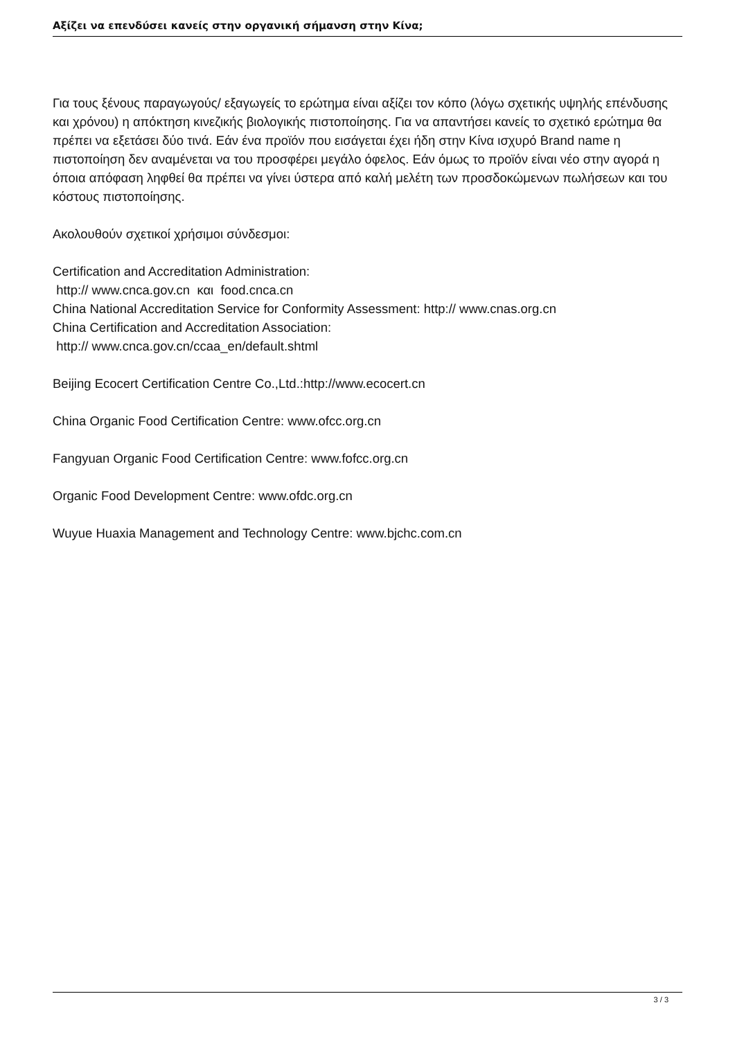Αξίζει να επενδύσει κανείς στην οργανική σήμανση στην Κίνα;
Για τους ξένους παραγωγούς/ εξαγωγείς το ερώτημα είναι αξίζει τον κόπο (λόγω σχετικής υψηλής επένδυσης και χρόνου) η απόκτηση κινεζικής βιολογικής πιστοποίησης. Για να απαντήσει κανείς το σχετικό ερώτημα θα πρέπει να εξετάσει δύο τινά. Εάν ένα προϊόν που εισάγεται έχει ήδη στην Κίνα ισχυρό Brand name η πιστοποίηση δεν αναμένεται να του προσφέρει μεγάλο όφελος. Εάν όμως το προϊόν είναι νέο στην αγορά η όποια απόφαση ληφθεί θα πρέπει να γίνει ύστερα από καλή μελέτη των προσδοκώμενων πωλήσεων και του κόστους πιστοποίησης.
Ακολουθούν σχετικοί χρήσιμοι σύνδεσμοι:
Certification and Accreditation Administration:
http:// www.cnca.gov.cn και food.cnca.cn
China National Accreditation Service for Conformity Assessment: http:// www.cnas.org.cn
China Certification and Accreditation Association:
http:// www.cnca.gov.cn/ccaa_en/default.shtml
Beijing Ecocert Certification Centre Co.,Ltd.:http://www.ecocert.cn
China Organic Food Certification Centre: www.ofcc.org.cn
Fangyuan Organic Food Certification Centre: www.fofcc.org.cn
Organic Food Development Centre: www.ofdc.org.cn
Wuyue Huaxia Management and Technology Centre: www.bjchc.com.cn
3 / 3